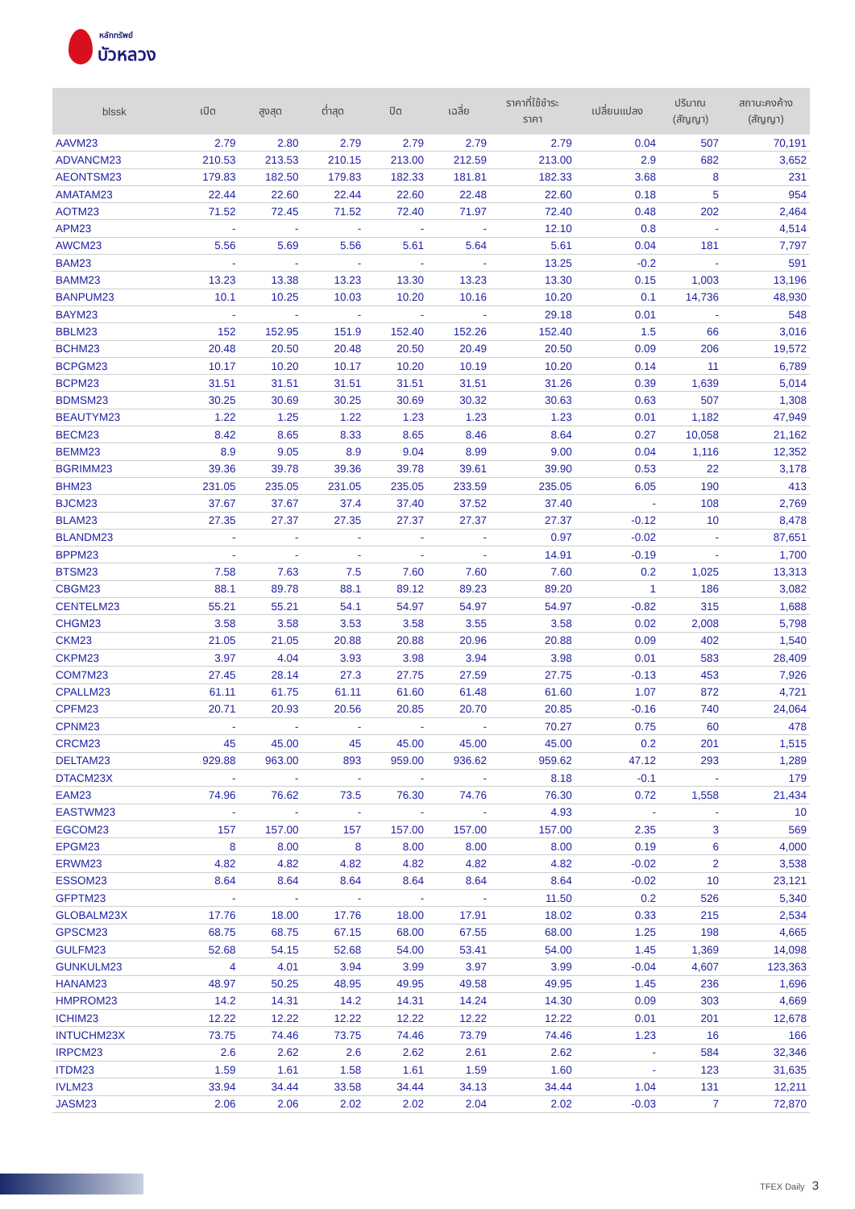หลักทรัพย์
บัวหลวง
| blssk | เปิด | สูงสุด | ต่ำสุด | ปิด | เฉลี่ย | ราคาที่ใช้ชำระ ราคา | เปลี่ยนแปลง | ปริมาณ (สัญญา) | สถานะคงค้าง (สัญญา) |
| --- | --- | --- | --- | --- | --- | --- | --- | --- | --- |
| AAVM23 | 2.79 | 2.80 | 2.79 | 2.79 | 2.79 | 2.79 | 0.04 | 507 | 70,191 |
| ADVANCM23 | 210.53 | 213.53 | 210.15 | 213.00 | 212.59 | 213.00 | 2.9 | 682 | 3,652 |
| AEONTSM23 | 179.83 | 182.50 | 179.83 | 182.33 | 181.81 | 182.33 | 3.68 | 8 | 231 |
| AMATAM23 | 22.44 | 22.60 | 22.44 | 22.60 | 22.48 | 22.60 | 0.18 | 5 | 954 |
| AOTM23 | 71.52 | 72.45 | 71.52 | 72.40 | 71.97 | 72.40 | 0.48 | 202 | 2,464 |
| APM23 | - | - | - | - | - | 12.10 | 0.8 | - | 4,514 |
| AWCM23 | 5.56 | 5.69 | 5.56 | 5.61 | 5.64 | 5.61 | 0.04 | 181 | 7,797 |
| BAM23 | - | - | - | - | - | 13.25 | -0.2 | - | 591 |
| BAMM23 | 13.23 | 13.38 | 13.23 | 13.30 | 13.23 | 13.30 | 0.15 | 1,003 | 13,196 |
| BANPUM23 | 10.1 | 10.25 | 10.03 | 10.20 | 10.16 | 10.20 | 0.1 | 14,736 | 48,930 |
| BAYM23 | - | - | - | - | - | 29.18 | 0.01 | - | 548 |
| BBLM23 | 152 | 152.95 | 151.9 | 152.40 | 152.26 | 152.40 | 1.5 | 66 | 3,016 |
| BCHM23 | 20.48 | 20.50 | 20.48 | 20.50 | 20.49 | 20.50 | 0.09 | 206 | 19,572 |
| BCPGM23 | 10.17 | 10.20 | 10.17 | 10.20 | 10.19 | 10.20 | 0.14 | 11 | 6,789 |
| BCPM23 | 31.51 | 31.51 | 31.51 | 31.51 | 31.51 | 31.26 | 0.39 | 1,639 | 5,014 |
| BDMSM23 | 30.25 | 30.69 | 30.25 | 30.69 | 30.32 | 30.63 | 0.63 | 507 | 1,308 |
| BEAUTYM23 | 1.22 | 1.25 | 1.22 | 1.23 | 1.23 | 1.23 | 0.01 | 1,182 | 47,949 |
| BECM23 | 8.42 | 8.65 | 8.33 | 8.65 | 8.46 | 8.64 | 0.27 | 10,058 | 21,162 |
| BEMM23 | 8.9 | 9.05 | 8.9 | 9.04 | 8.99 | 9.00 | 0.04 | 1,116 | 12,352 |
| BGRIMM23 | 39.36 | 39.78 | 39.36 | 39.78 | 39.61 | 39.90 | 0.53 | 22 | 3,178 |
| BHM23 | 231.05 | 235.05 | 231.05 | 235.05 | 233.59 | 235.05 | 6.05 | 190 | 413 |
| BJCM23 | 37.67 | 37.67 | 37.4 | 37.40 | 37.52 | 37.40 | - | 108 | 2,769 |
| BLAM23 | 27.35 | 27.37 | 27.35 | 27.37 | 27.37 | 27.37 | -0.12 | 10 | 8,478 |
| BLANDM23 | - | - | - | - | - | 0.97 | -0.02 | - | 87,651 |
| BPPM23 | - | - | - | - | - | 14.91 | -0.19 | - | 1,700 |
| BTSM23 | 7.58 | 7.63 | 7.5 | 7.60 | 7.60 | 7.60 | 0.2 | 1,025 | 13,313 |
| CBGM23 | 88.1 | 89.78 | 88.1 | 89.12 | 89.23 | 89.20 | 1 | 186 | 3,082 |
| CENTELM23 | 55.21 | 55.21 | 54.1 | 54.97 | 54.97 | 54.97 | -0.82 | 315 | 1,688 |
| CHGM23 | 3.58 | 3.58 | 3.53 | 3.58 | 3.55 | 3.58 | 0.02 | 2,008 | 5,798 |
| CKM23 | 21.05 | 21.05 | 20.88 | 20.88 | 20.96 | 20.88 | 0.09 | 402 | 1,540 |
| CKPM23 | 3.97 | 4.04 | 3.93 | 3.98 | 3.94 | 3.98 | 0.01 | 583 | 28,409 |
| COM7M23 | 27.45 | 28.14 | 27.3 | 27.75 | 27.59 | 27.75 | -0.13 | 453 | 7,926 |
| CPALLM23 | 61.11 | 61.75 | 61.11 | 61.60 | 61.48 | 61.60 | 1.07 | 872 | 4,721 |
| CPFM23 | 20.71 | 20.93 | 20.56 | 20.85 | 20.70 | 20.85 | -0.16 | 740 | 24,064 |
| CPNM23 | - | - | - | - | - | 70.27 | 0.75 | 60 | 478 |
| CRCM23 | 45 | 45.00 | 45 | 45.00 | 45.00 | 45.00 | 0.2 | 201 | 1,515 |
| DELTAM23 | 929.88 | 963.00 | 893 | 959.00 | 936.62 | 959.62 | 47.12 | 293 | 1,289 |
| DTACM23X | - | - | - | - | - | 8.18 | -0.1 | - | 179 |
| EAM23 | 74.96 | 76.62 | 73.5 | 76.30 | 74.76 | 76.30 | 0.72 | 1,558 | 21,434 |
| EASTWM23 | - | - | - | - | - | 4.93 | - | - | 10 |
| EGCOM23 | 157 | 157.00 | 157 | 157.00 | 157.00 | 157.00 | 2.35 | 3 | 569 |
| EPGM23 | 8 | 8.00 | 8 | 8.00 | 8.00 | 8.00 | 0.19 | 6 | 4,000 |
| ERWM23 | 4.82 | 4.82 | 4.82 | 4.82 | 4.82 | 4.82 | -0.02 | 2 | 3,538 |
| ESSOM23 | 8.64 | 8.64 | 8.64 | 8.64 | 8.64 | 8.64 | -0.02 | 10 | 23,121 |
| GFPTM23 | - | - | - | - | - | 11.50 | 0.2 | 526 | 5,340 |
| GLOBALM23X | 17.76 | 18.00 | 17.76 | 18.00 | 17.91 | 18.02 | 0.33 | 215 | 2,534 |
| GPSCM23 | 68.75 | 68.75 | 67.15 | 68.00 | 67.55 | 68.00 | 1.25 | 198 | 4,665 |
| GULFM23 | 52.68 | 54.15 | 52.68 | 54.00 | 53.41 | 54.00 | 1.45 | 1,369 | 14,098 |
| GUNKULM23 | 4 | 4.01 | 3.94 | 3.99 | 3.97 | 3.99 | -0.04 | 4,607 | 123,363 |
| HANAM23 | 48.97 | 50.25 | 48.95 | 49.95 | 49.58 | 49.95 | 1.45 | 236 | 1,696 |
| HMPROM23 | 14.2 | 14.31 | 14.2 | 14.31 | 14.24 | 14.30 | 0.09 | 303 | 4,669 |
| ICHIM23 | 12.22 | 12.22 | 12.22 | 12.22 | 12.22 | 12.22 | 0.01 | 201 | 12,678 |
| INTUCHM23X | 73.75 | 74.46 | 73.75 | 74.46 | 73.79 | 74.46 | 1.23 | 16 | 166 |
| IRPCM23 | 2.6 | 2.62 | 2.6 | 2.62 | 2.61 | 2.62 | - | 584 | 32,346 |
| ITDM23 | 1.59 | 1.61 | 1.58 | 1.61 | 1.59 | 1.60 | - | 123 | 31,635 |
| IVLM23 | 33.94 | 34.44 | 33.58 | 34.44 | 34.13 | 34.44 | 1.04 | 131 | 12,211 |
| JASM23 | 2.06 | 2.06 | 2.02 | 2.02 | 2.04 | 2.02 | -0.03 | 7 | 72,870 |
TFEX Daily 3